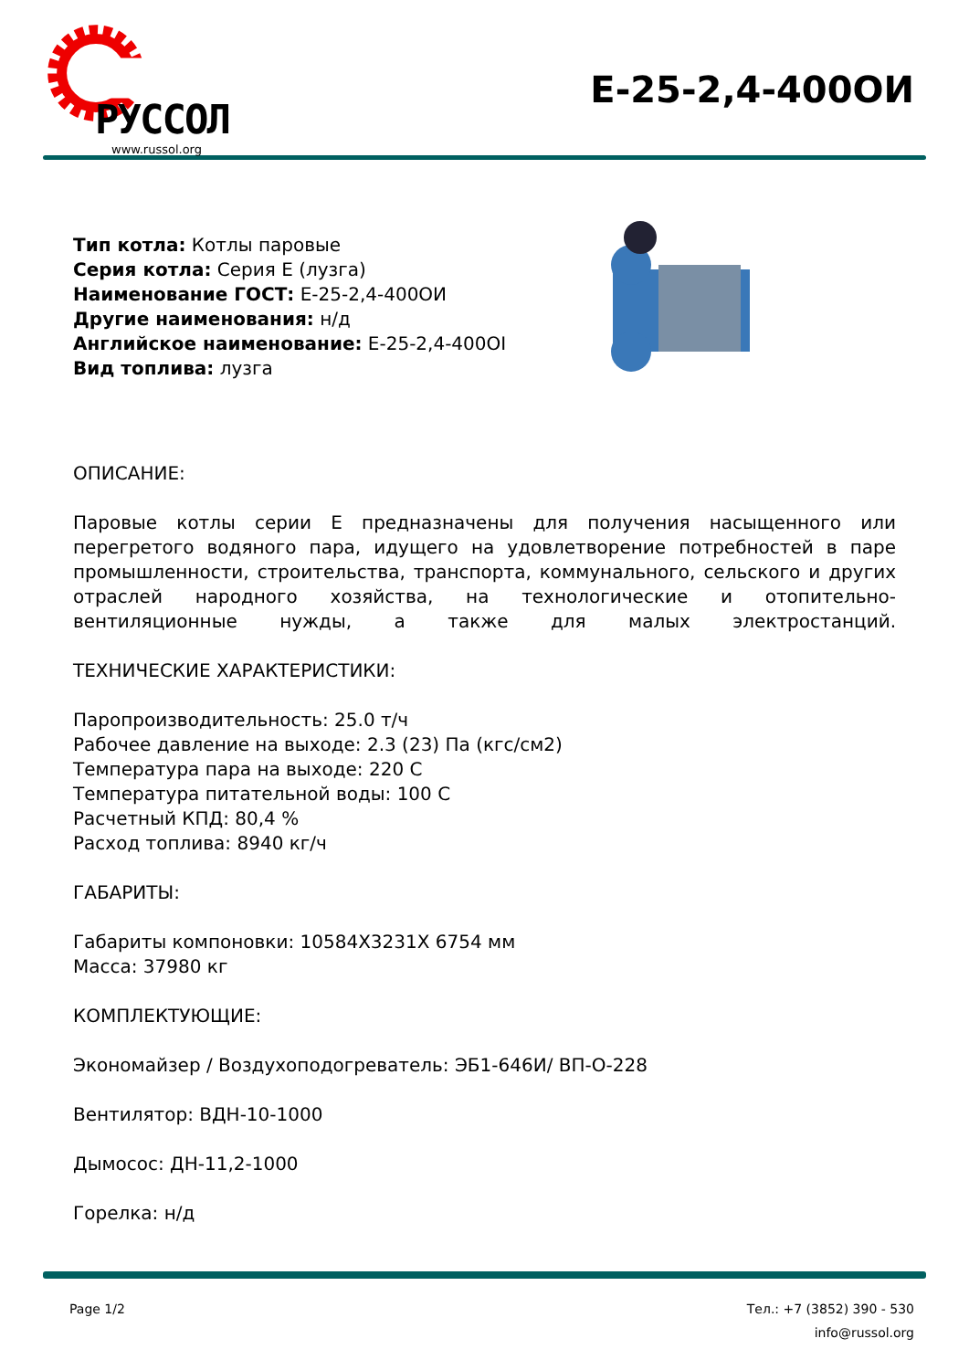РУССОЛ
www.russol.org
E-25-2,4-400ОИ
Тип котла: Котлы паровые
Серия котла: Серия Е (лузга)
Наименование ГОСТ: E-25-2,4-400ОИ
Другие наименования: н/д
Английское наименование: E-25-2,4-400OI
Вид топлива: лузга
ОПИСАНИЕ:
Паровые котлы серии Е предназначены для получения насыщенного или перегретого водяного пара, идущего на удовлетворение потребностей в паре промышленности, строительства, транспорта, коммунального, сельского и других отраслей народного хозяйства, на технологические и отопительно-вентиляционные нужды, а также для малых электростанций.
ТЕХНИЧЕСКИЕ ХАРАКТЕРИСТИКИ:
Паропроизводительность: 25.0 т/ч
Рабочее давление на выходе: 2.3 (23) Па (кгс/см2)
Температура пара на выходе: 220 С
Температура питательной воды: 100 С
Расчетный КПД: 80,4 %
Расход топлива: 8940 кг/ч
ГАБАРИТЫ:
Габариты компоновки: 10584Х3231Х 6754 мм
Масса: 37980 кг
КОМПЛЕКТУЮЩИЕ:
Экономайзер / Воздухоподогреватель: ЭБ1-646И/ ВП-О-228
Вентилятор: ВДН-10-1000
Дымосос: ДН-11,2-1000
Горелка: н/д
Page 1/2 Тел.: +7 (3852) 390 - 530
info@russol.org